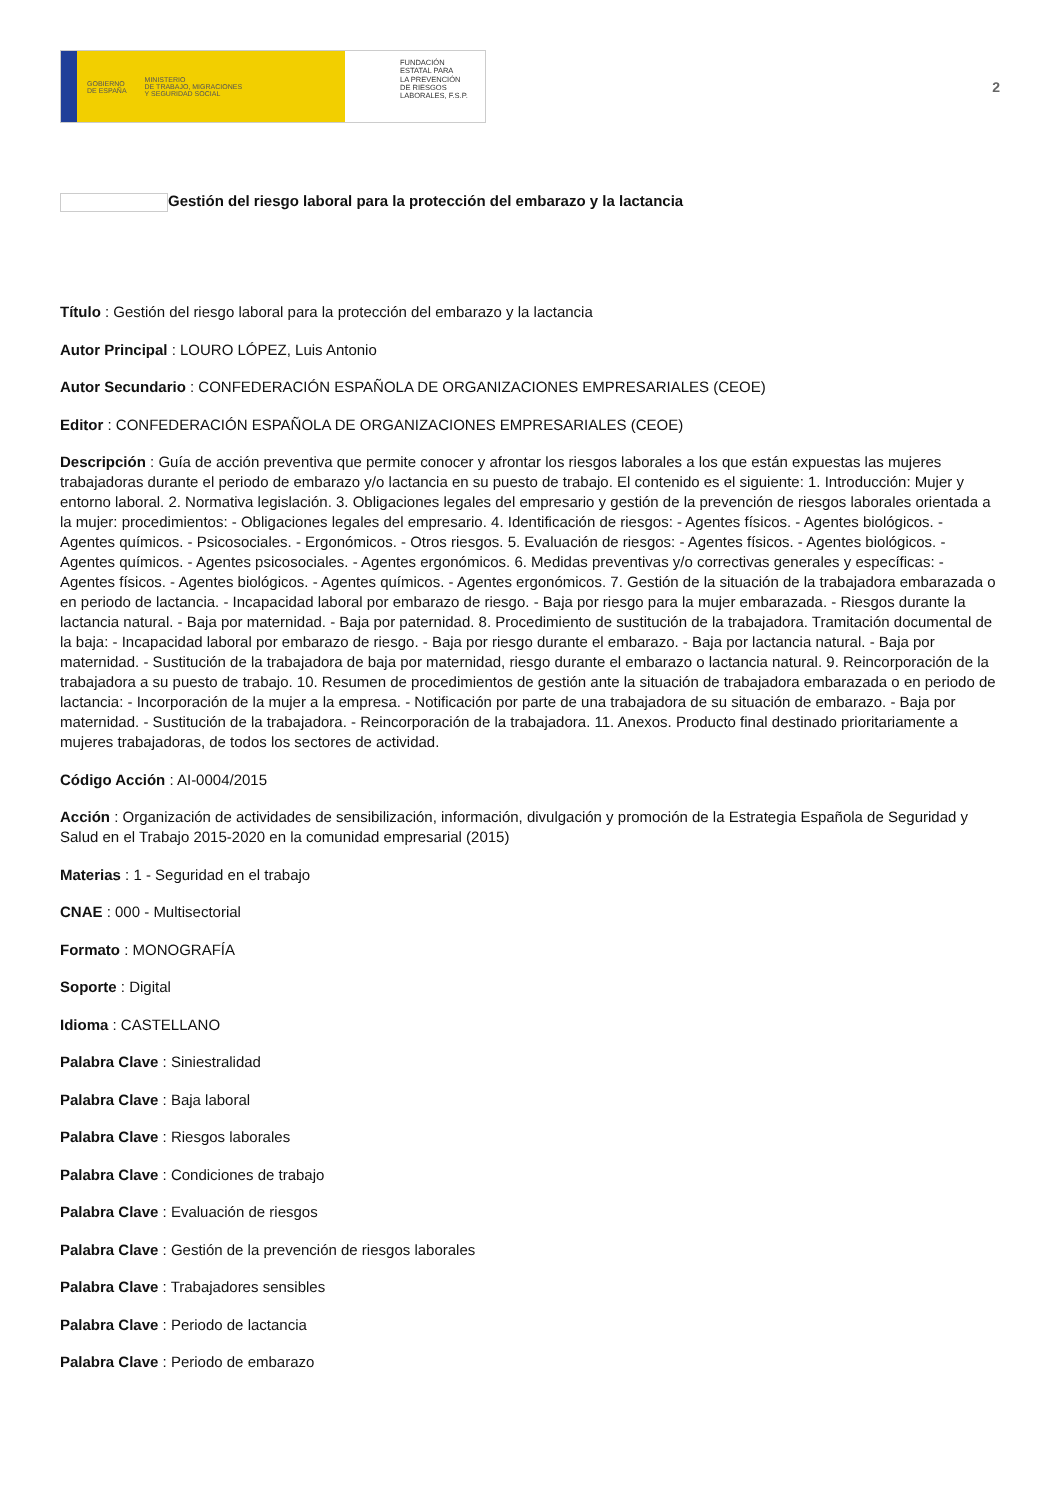GOBIERNO
DE ESPAÑA MINISTERIO
DE TRABAJO, MIGRACIONES
Y SEGURIDAD SOCIAL
FUNDACIÓN
ESTATAL PARA
LA PREVENCIÓN
DE RIESGOS
LABORALES, F.S.P.
2
Gestión del riesgo laboral para la protección del embarazo y la lactancia
Título : Gestión del riesgo laboral para la protección del embarazo y la lactancia
Autor Principal : LOURO LÓPEZ, Luis Antonio
Autor Secundario : CONFEDERACIÓN ESPAÑOLA DE ORGANIZACIONES EMPRESARIALES (CEOE)
Editor : CONFEDERACIÓN ESPAÑOLA DE ORGANIZACIONES EMPRESARIALES (CEOE)
Descripción : Guía de acción preventiva que permite conocer y afrontar los riesgos laborales a los que están expuestas las mujeres trabajadoras durante el periodo de embarazo y/o lactancia en su puesto de trabajo. El contenido es el siguiente: 1. Introducción: Mujer y entorno laboral. 2. Normativa legislación. 3. Obligaciones legales del empresario y gestión de la prevención de riesgos laborales orientada a la mujer: procedimientos: - Obligaciones legales del empresario. 4. Identificación de riesgos: - Agentes físicos. - Agentes biológicos. - Agentes químicos. - Psicosociales. - Ergonómicos. - Otros riesgos. 5. Evaluación de riesgos: - Agentes físicos. - Agentes biológicos. - Agentes químicos. - Agentes psicosociales. - Agentes ergonómicos. 6. Medidas preventivas y/o correctivas generales y específicas: - Agentes físicos. - Agentes biológicos. - Agentes químicos. - Agentes ergonómicos. 7. Gestión de la situación de la trabajadora embarazada o en periodo de lactancia. - Incapacidad laboral por embarazo de riesgo. - Baja por riesgo para la mujer embarazada. - Riesgos durante la lactancia natural. - Baja por maternidad. - Baja por paternidad. 8. Procedimiento de sustitución de la trabajadora. Tramitación documental de la baja: - Incapacidad laboral por embarazo de riesgo. - Baja por riesgo durante el embarazo. - Baja por lactancia natural. - Baja por maternidad. - Sustitución de la trabajadora de baja por maternidad, riesgo durante el embarazo o lactancia natural. 9. Reincorporación de la trabajadora a su puesto de trabajo. 10. Resumen de procedimientos de gestión ante la situación de trabajadora embarazada o en periodo de lactancia: - Incorporación de la mujer a la empresa. - Notificación por parte de una trabajadora de su situación de embarazo. - Baja por maternidad. - Sustitución de la trabajadora. - Reincorporación de la trabajadora. 11. Anexos. Producto final destinado prioritariamente a mujeres trabajadoras, de todos los sectores de actividad.
Código Acción : AI-0004/2015
Acción : Organización de actividades de sensibilización, información, divulgación y promoción de la Estrategia Española de Seguridad y Salud en el Trabajo 2015-2020 en la comunidad empresarial (2015)
Materias : 1 - Seguridad en el trabajo
CNAE : 000 - Multisectorial
Formato : MONOGRAFÍA
Soporte : Digital
Idioma : CASTELLANO
Palabra Clave : Siniestralidad
Palabra Clave : Baja laboral
Palabra Clave : Riesgos laborales
Palabra Clave : Condiciones de trabajo
Palabra Clave : Evaluación de riesgos
Palabra Clave : Gestión de la prevención de riesgos laborales
Palabra Clave : Trabajadores sensibles
Palabra Clave : Periodo de lactancia
Palabra Clave : Periodo de embarazo